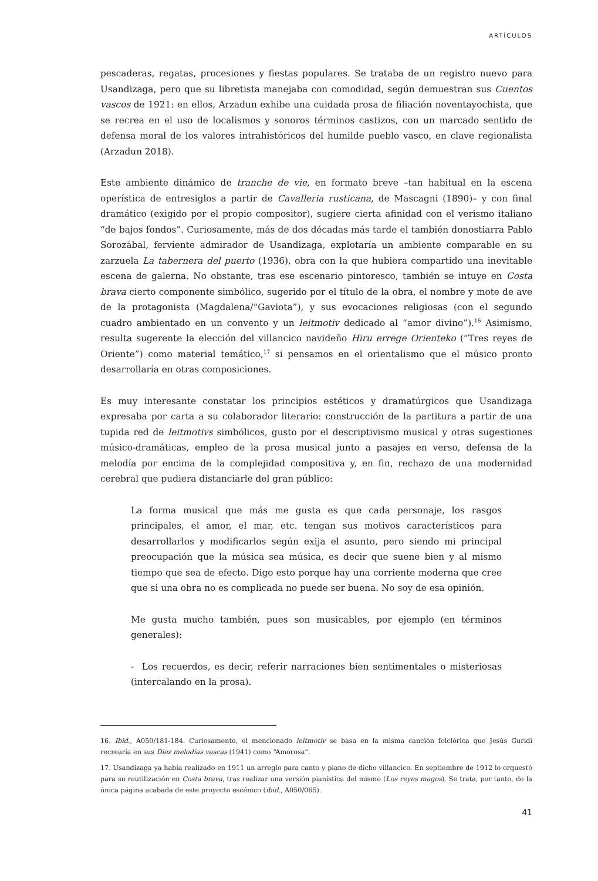ARTÍCULOS
pescaderas, regatas, procesiones y fiestas populares. Se trataba de un registro nuevo para Usandizaga, pero que su libretista manejaba con comodidad, según demuestran sus Cuentos vascos de 1921: en ellos, Arzadun exhibe una cuidada prosa de filiación noventayochista, que se recrea en el uso de localismos y sonoros términos castizos, con un marcado sentido de defensa moral de los valores intrahistóricos del humilde pueblo vasco, en clave regionalista (Arzadun 2018).
Este ambiente dinámico de tranche de vie, en formato breve –tan habitual en la escena operística de entresiglos a partir de Cavalleria rusticana, de Mascagni (1890)– y con final dramático (exigido por el propio compositor), sugiere cierta afinidad con el verismo italiano “de bajos fondos”. Curiosamente, más de dos décadas más tarde el también donostiarra Pablo Sorozábal, ferviente admirador de Usandizaga, explotaría un ambiente comparable en su zarzuela La tabernera del puerto (1936), obra con la que hubiera compartido una inevitable escena de galerna. No obstante, tras ese escenario pintoresco, también se intuye en Costa brava cierto componente simbólico, sugerido por el título de la obra, el nombre y mote de ave de la protagonista (Magdalena/“Gaviota”), y sus evocaciones religiosas (con el segundo cuadro ambientado en un convento y un leitmotiv dedicado al “amor divino”).<sup>16</sup> Asimismo, resulta sugerente la elección del villancico navideño Hiru errege Orienteko (“Tres reyes de Oriente”) como material temático,<sup>17</sup> si pensamos en el orientalismo que el músico pronto desarrollaría en otras composiciones.
Es muy interesante constatar los principios estéticos y dramatúrgicos que Usandizaga expresaba por carta a su colaborador literario: construcción de la partitura a partir de una tupida red de leitmotivs simbólicos, gusto por el descriptivismo musical y otras sugestiones músico-dramáticas, empleo de la prosa musical junto a pasajes en verso, defensa de la melodía por encima de la complejidad compositiva y, en fin, rechazo de una modernidad cerebral que pudiera distanciarle del gran público:
La forma musical que más me gusta es que cada personaje, los rasgos principales, el amor, el mar, etc. tengan sus motivos característicos para desarrollarlos y modificarlos según exija el asunto, pero siendo mi principal preocupación que la música sea música, es decir que suene bien y al mismo tiempo que sea de efecto. Digo esto porque hay una corriente moderna que cree que si una obra no es complicada no puede ser buena. No soy de esa opinión.
Me gusta mucho también, pues son musicables, por ejemplo (en términos generales):
- Los recuerdos, es decir, referir narraciones bien sentimentales o misteriosas (intercalando en la prosa).
16. Ibid., A050/181-184. Curiosamente, el mencionado leitmotiv se basa en la misma canción folclórica que Jesús Guridi recrearía en sus Diez melodías vascas (1941) como “Amorosa”.
17. Usandizaga ya había realizado en 1911 un arreglo para canto y piano de dicho villancico. En septiembre de 1912 lo orquestó para su reutilización en Costa brava, tras realizar una versión pianística del mismo (Los reyes magos). Se trata, por tanto, de la única página acabada de este proyecto escénico (ibid., A050/065).
41